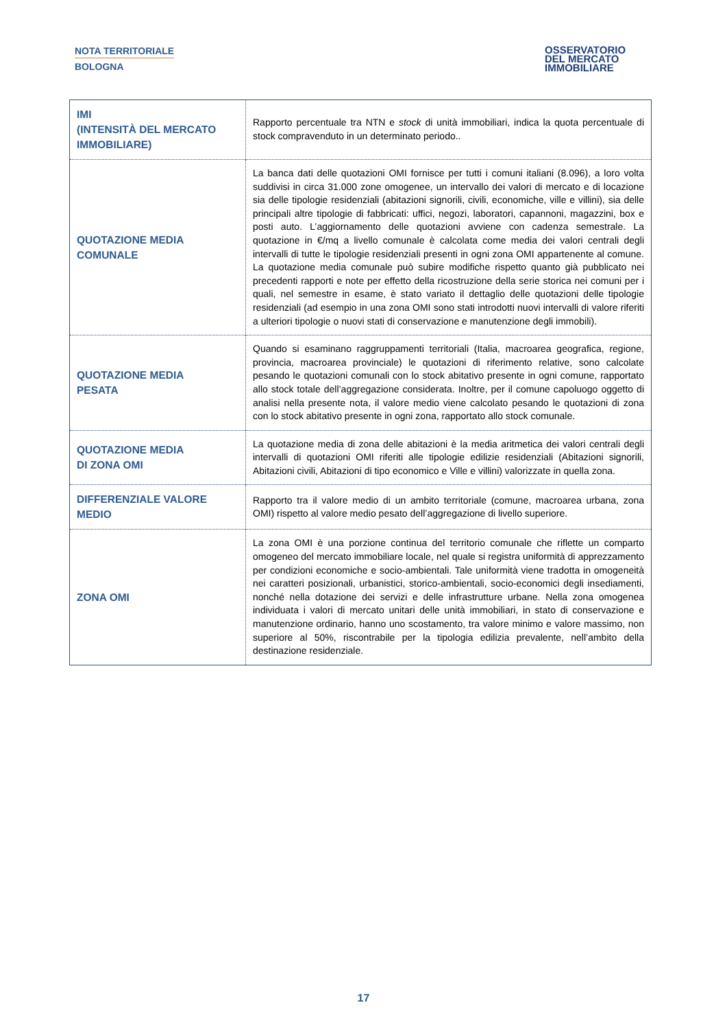NOTA TERRITORIALE
BOLOGNA
OSSERVATORIO
DEL MERCATO
IMMOBILIARE
| IMI (INTENSITÀ DEL MERCATO IMMOBILIARE) | Rapporto percentuale tra NTN e stock di unità immobiliari, indica la quota percentuale di stock compravenduto in un determinato periodo.. |
| QUOTAZIONE MEDIA COMUNALE | La banca dati delle quotazioni OMI fornisce per tutti i comuni italiani (8.096), a loro volta suddivisi in circa 31.000 zone omogenee, un intervallo dei valori di mercato e di locazione sia delle tipologie residenziali (abitazioni signorili, civili, economiche, ville e villini), sia delle principali altre tipologie di fabbricati: uffici, negozi, laboratori, capannoni, magazzini, box e posti auto. L’aggiornamento delle quotazioni avviene con cadenza semestrale. La quotazione in €/mq a livello comunale è calcolata come media dei valori centrali degli intervalli di tutte le tipologie residenziali presenti in ogni zona OMI appartenente al comune. La quotazione media comunale può subire modifiche rispetto quanto già pubblicato nei precedenti rapporti e note per effetto della ricostruzione della serie storica nei comuni per i quali, nel semestre in esame, è stato variato il dettaglio delle quotazioni delle tipologie residenziali (ad esempio in una zona OMI sono stati introdotti nuovi intervalli di valore riferiti a ulteriori tipologie o nuovi stati di conservazione e manutenzione degli immobili). |
| QUOTAZIONE MEDIA PESATA | Quando si esaminano raggruppamenti territoriali (Italia, macroarea geografica, regione, provincia, macroarea provinciale) le quotazioni di riferimento relative, sono calcolate pesando le quotazioni comunali con lo stock abitativo presente in ogni comune, rapportato allo stock totale dell’aggregazione considerata. Inoltre, per il comune capoluogo oggetto di analisi nella presente nota, il valore medio viene calcolato pesando le quotazioni di zona con lo stock abitativo presente in ogni zona, rapportato allo stock comunale. |
| QUOTAZIONE MEDIA DI ZONA OMI | La quotazione media di zona delle abitazioni è la media aritmetica dei valori centrali degli intervalli di quotazioni OMI riferiti alle tipologie edilizie residenziali (Abitazioni signorili, Abitazioni civili, Abitazioni di tipo economico e Ville e villini) valorizzate in quella zona. |
| DIFFERENZIALE VALORE MEDIO | Rapporto tra il valore medio di un ambito territoriale (comune, macroarea urbana, zona OMI) rispetto al valore medio pesato dell’aggregazione di livello superiore. |
| ZONA OMI | La zona OMI è una porzione continua del territorio comunale che riflette un comparto omogeneo del mercato immobiliare locale, nel quale si registra uniformità di apprezzamento per condizioni economiche e socio-ambientali. Tale uniformità viene tradotta in omogeneità nei caratteri posizionali, urbanistici, storico-ambientali, socio-economici degli insediamenti, nonché nella dotazione dei servizi e delle infrastrutture urbane. Nella zona omogenea individuata i valori di mercato unitari delle unità immobiliari, in stato di conservazione e manutenzione ordinario, hanno uno scostamento, tra valore minimo e valore massimo, non superiore al 50%, riscontrabile per la tipologia edilizia prevalente, nell’ambito della destinazione residenziale. |
17